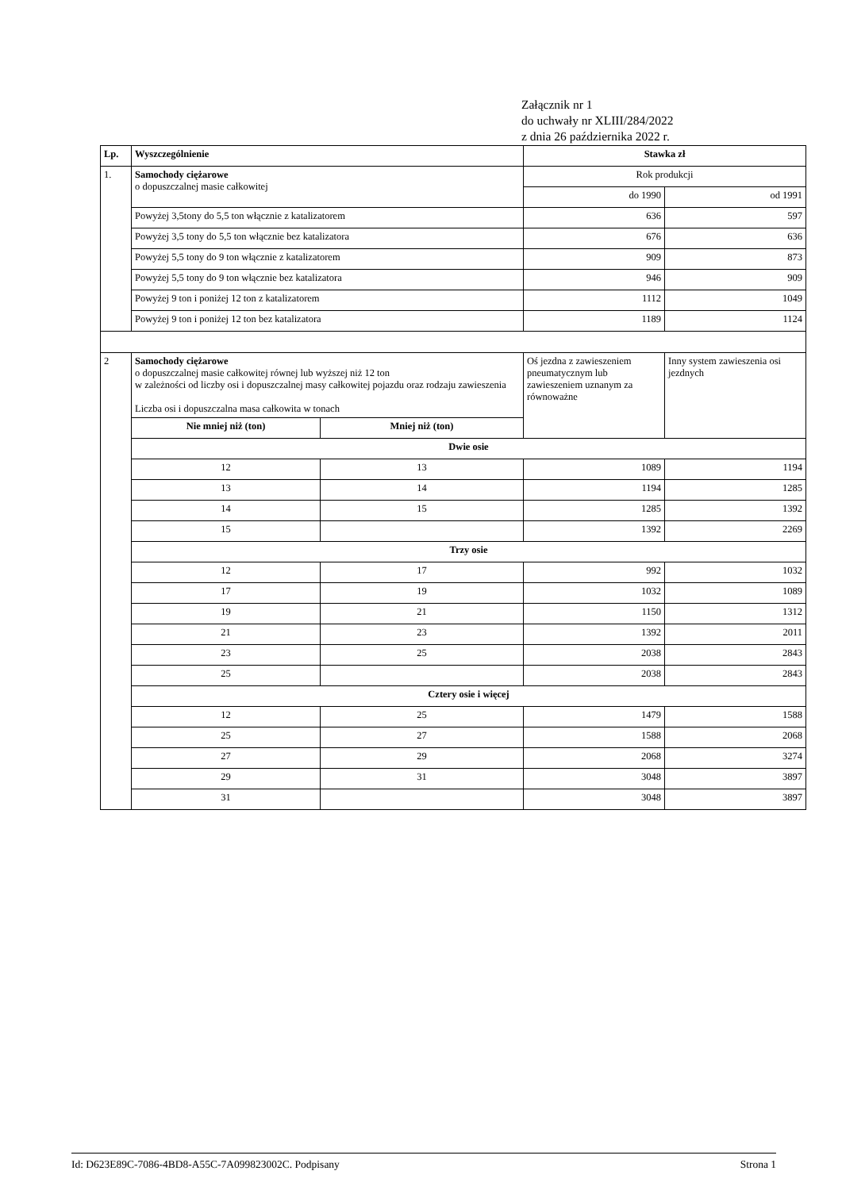Załącznik nr 1
do uchwały nr XLIII/284/2022
z dnia 26 października 2022 r.
| Lp. | Wyszczególnienie | | Stawka zł | |
| --- | --- | --- | --- | --- |
| 1. | Samochody ciężarowe o dopuszczalnej masie całkowitej | | Rok produkcji | |
| | | | do 1990 | od 1991 |
| | Powyżej 3,5tony do 5,5 ton włącznie z katalizatorem | | 636 | 597 |
| | Powyżej 3,5 tony do 5,5 ton włącznie bez katalizatora | | 676 | 636 |
| | Powyżej 5,5 tony do 9 ton włącznie z katalizatorem | | 909 | 873 |
| | Powyżej 5,5 tony do 9 ton włącznie bez katalizatora | | 946 | 909 |
| | Powyżej 9 ton i poniżej 12 ton z katalizatorem | | 1112 | 1049 |
| | Powyżej 9 ton i poniżej 12 ton bez katalizatora | | 1189 | 1124 |
| 2 | Samochody ciężarowe o dopuszczalnej masie całkowitej równej lub wyższej niż 12 ton w zależności od liczby osi i dopuszczalnej masy całkowitej pojazdu oraz rodzaju zawieszenia Liczba osi i dopuszczalna masa całkowita w tonach | | Oś jezdna z zawieszeniem pneumatycznym lub zawieszeniem uznanym za równoważne | Inny system zawieszenia osi jezdnych |
| | Nie mniej niż (ton) | Mniej niż (ton) | | |
| | Dwie osie | | | |
| | 12 | 13 | 1089 | 1194 |
| | 13 | 14 | 1194 | 1285 |
| | 14 | 15 | 1285 | 1392 |
| | 15 | | 1392 | 2269 |
| | Trzy osie | | | |
| | 12 | 17 | 992 | 1032 |
| | 17 | 19 | 1032 | 1089 |
| | 19 | 21 | 1150 | 1312 |
| | 21 | 23 | 1392 | 2011 |
| | 23 | 25 | 2038 | 2843 |
| | 25 | | 2038 | 2843 |
| | Cztery osie i więcej | | | |
| | 12 | 25 | 1479 | 1588 |
| | 25 | 27 | 1588 | 2068 |
| | 27 | 29 | 2068 | 3274 |
| | 29 | 31 | 3048 | 3897 |
| | 31 | | 3048 | 3897 |
Id: D623E89C-7086-4BD8-A55C-7A099823002C. Podpisany Strona 1